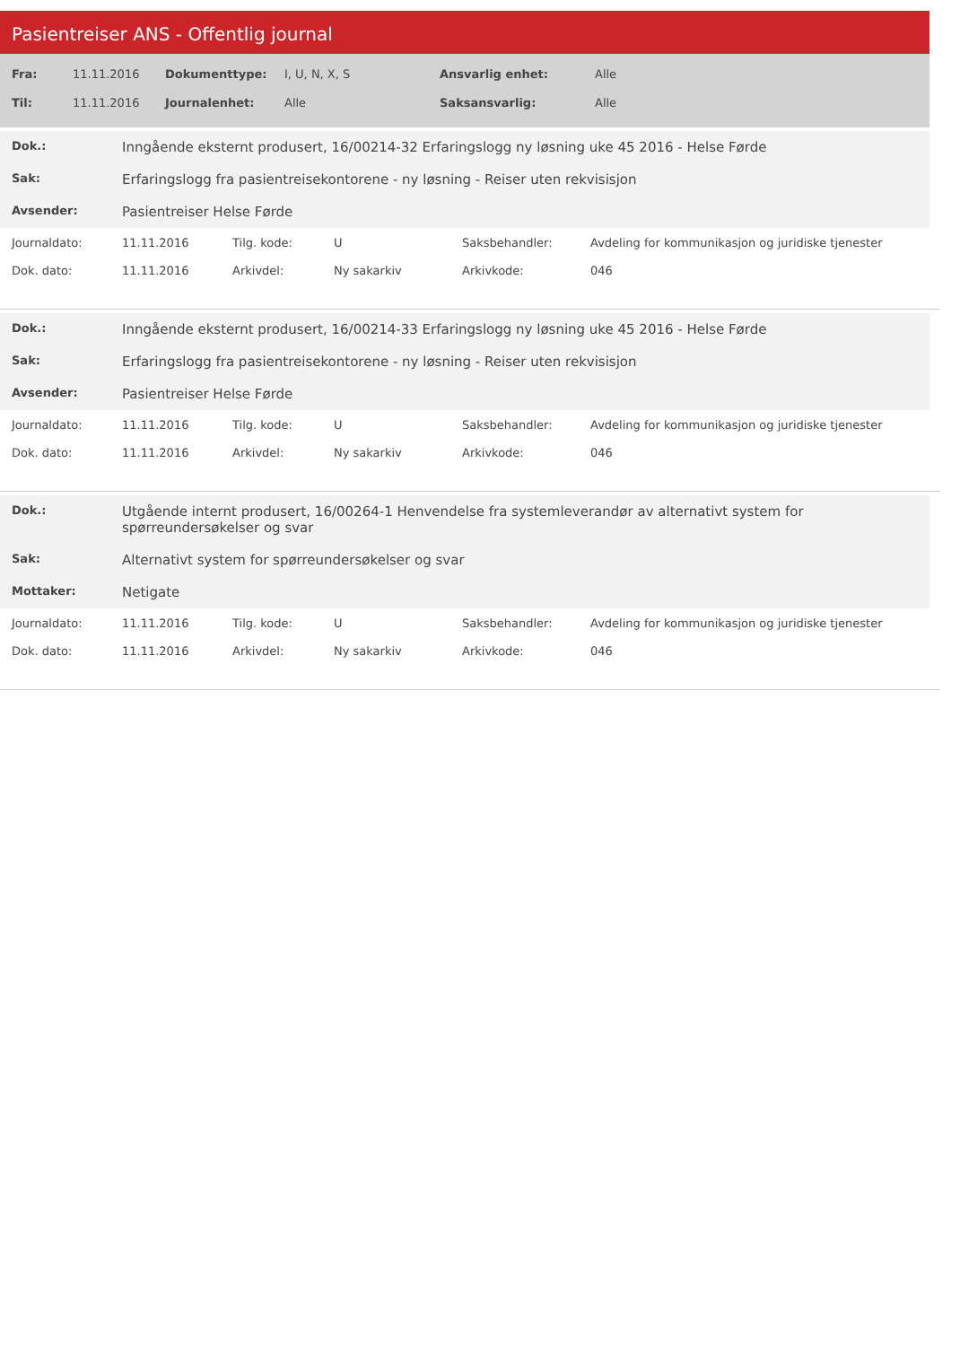Pasientreiser ANS - Offentlig journal
| Fra: | 11.11.2016 | Dokumenttype: | I, U, N, X, S | Ansvarlig enhet: | Alle |
| Til: | 11.11.2016 | Journalenhet: | Alle | Saksansvarlig: | Alle |
| Dok.: | Inngående eksternt produsert, 16/00214-32 Erfaringslogg ny løsning uke 45 2016 - Helse Førde |
| Sak: | Erfaringslogg fra pasientreisekontorene - ny løsning - Reiser uten rekvisisjon |
| Avsender: | Pasientreiser Helse Førde |
| Journaldato: | 11.11.2016 | Tilg. kode: | U | Saksbehandler: | Avdeling for kommunikasjon og juridiske tjenester |
| Dok. dato: | 11.11.2016 | Arkivdel: | Ny sakarkiv | Arkivkode: | 046 |
| Dok.: | Inngående eksternt produsert, 16/00214-33 Erfaringslogg ny løsning uke 45 2016 - Helse Førde |
| Sak: | Erfaringslogg fra pasientreisekontorene - ny løsning - Reiser uten rekvisisjon |
| Avsender: | Pasientreiser Helse Førde |
| Journaldato: | 11.11.2016 | Tilg. kode: | U | Saksbehandler: | Avdeling for kommunikasjon og juridiske tjenester |
| Dok. dato: | 11.11.2016 | Arkivdel: | Ny sakarkiv | Arkivkode: | 046 |
| Dok.: | Utgående internt produsert, 16/00264-1 Henvendelse fra systemleverandør av alternativt system for spørreundersøkelser og svar |
| Sak: | Alternativt system for spørreundersøkelser og svar |
| Mottaker: | Netigate |
| Journaldato: | 11.11.2016 | Tilg. kode: | U | Saksbehandler: | Avdeling for kommunikasjon og juridiske tjenester |
| Dok. dato: | 11.11.2016 | Arkivdel: | Ny sakarkiv | Arkivkode: | 046 |